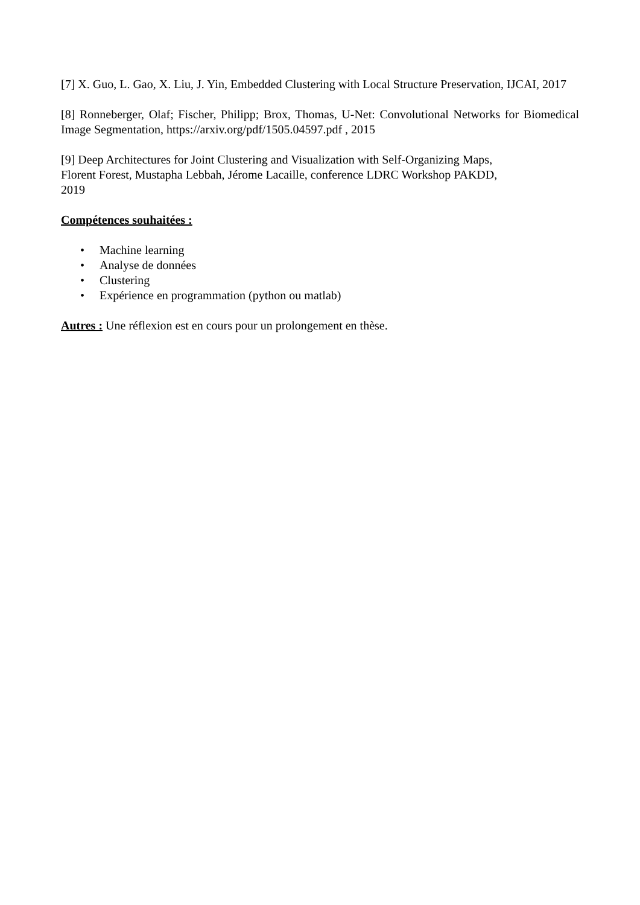[7] X. Guo, L. Gao, X. Liu, J. Yin, Embedded Clustering with Local Structure Preservation, IJCAI, 2017
[8] Ronneberger, Olaf; Fischer, Philipp; Brox, Thomas, U-Net: Convolutional Networks for Biomedical Image Segmentation, https://arxiv.org/pdf/1505.04597.pdf , 2015
[9] Deep Architectures for Joint Clustering and Visualization with Self-Organizing Maps,
Florent Forest, Mustapha Lebbah, Jérome Lacaille, conference LDRC Workshop PAKDD,
2019
Compétences souhaitées :
• Machine learning
• Analyse de données
• Clustering
• Expérience en programmation (python ou matlab)
Autres : Une réflexion est en cours pour un prolongement en thèse.